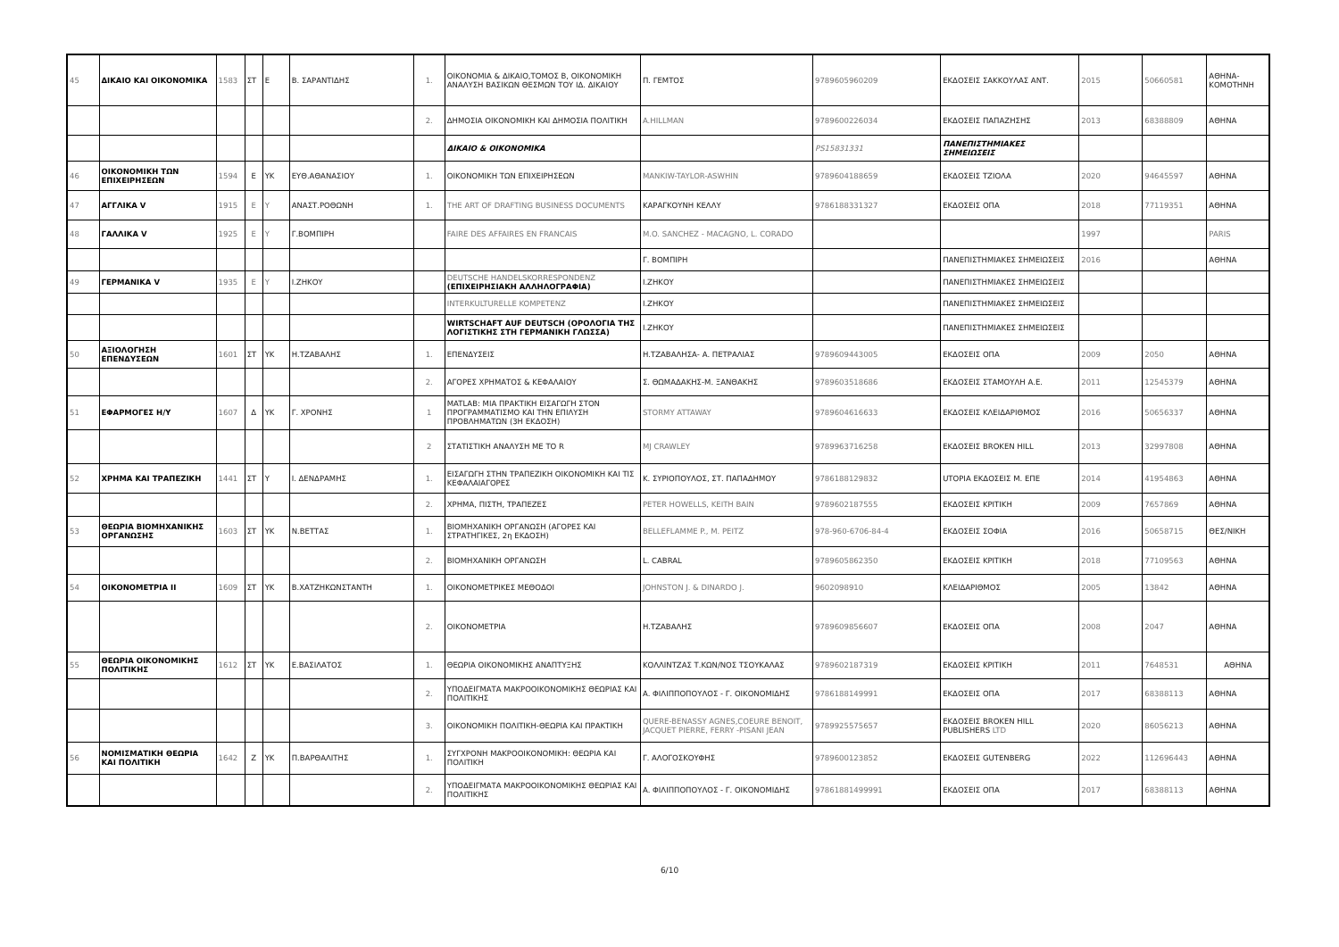| 45 | ΔΙΚΑΙΟ ΚΑΙ ΟΙΚΟΝΟΜΙΚΑ | 1583 | ΣΤ | Ε | Β. ΣΑΡΑΝΤΙΔΗΣ | 1. | ΟΙΚΟΝΟΜΙΑ & ΔΙΚΑΙΟ,ΤΟΜΟΣ Β, ΟΙΚΟΝΟΜΙΚΗ ΑΝΑΛΥΣΗ ΒΑΣΙΚΩΝ ΘΕΣΜΩΝ ΤΟΥ ΙΔ. ΔΙΚΑΙΟΥ | Π. ΓΕΜΤΟΣ | 9789605960209 | ΕΚΔΟΣΕΙΣ ΣΑΚΚΟΥΛΑΣ ΑΝΤ. | 2015 | 50660581 | ΑΘΗΝΑ-ΚΟΜΟΤΗΝΗ |
| | | | | | | 2. | ΔΗΜΟΣΙΑ ΟΙΚΟΝΟΜΙΚΗ ΚΑΙ ΔΗΜΟΣΙΑ ΠΟΛΙΤΙΚΗ | A.HILLMAN | 9789600226034 | ΕΚΔΟΣΕΙΣ ΠΑΠΑΖΗΣΗΣ | 2013 | 68388809 | ΑΘΗΝΑ |
| | | | | | | | ΔΙΚΑΙΟ & ΟΙΚΟΝΟΜΙΚΑ | | PS15831331 | ΠΑΝΕΠΙΣΤΗΜΙΑΚΕΣ ΣΗΜΕΙΩΣΕΙΣ | | | |
| 46 | ΟΙΚΟΝΟΜΙΚΗ ΤΩΝ ΕΠΙΧΕΙΡΗΣΕΩΝ | 1594 | Ε | ΥΚ | ΕΥΘ.ΑΘΑΝΑΣΙΟΥ | 1. | ΟΙΚΟΝΟΜΙΚΗ ΤΩΝ ΕΠΙΧΕΙΡΗΣΕΩΝ | MANKIW-TAYLOR-ASWHIN | 9789604188659 | ΕΚΔΟΣΕΙΣ ΤΖΙΟΛΑ | 2020 | 94645597 | ΑΘΗΝΑ |
| 47 | ΑΓΓΛΙΚΑ V | 1915 | Ε | Υ | ΑΝΑΣΤ.ΡΟΘΩΝΗ | 1. | THE ART OF DRAFTING BUSINESS DOCUMENTS | ΚΑΡΑΓΚΟΥΝΗ ΚΕΛΛΥ | 9786188331327 | ΕΚΔΟΣΕΙΣ ΟΠΑ | 2018 | 77119351 | ΑΘΗΝΑ |
| 48 | ΓΑΛΛΙΚΑ V | 1925 | Ε | Υ | Γ.ΒΟΜΠΙΡΗ | | FAIRE DES AFFAIRES EN FRANCAIS | M.O. SANCHEZ - MACAGNO, L. CORADO | | | 1997 | | PARIS |
| | | | | | | | | Γ. ΒΟΜΠΙΡΗ | | ΠΑΝΕΠΙΣΤΗΜΙΑΚΕΣ ΣΗΜΕΙΩΣΕΙΣ | 2016 | | ΑΘΗΝΑ |
| 49 | ΓΕΡΜΑΝΙΚΑ V | 1935 | Ε | Υ | Ι.ΖΗΚΟΥ | | DEUTSCHE HANDELSKORRESPONDENZ (ΕΠΙΧΕΙΡΗΣΙΑΚΗ ΑΛΛΗΛΟΓΡΑΦΙΑ) | Ι.ΖΗΚΟΥ | | ΠΑΝΕΠΙΣΤΗΜΙΑΚΕΣ ΣΗΜΕΙΩΣΕΙΣ | | | |
| | | | | | | | INTERKULTURELLE KOMPETENZ | Ι.ΖΗΚΟΥ | | ΠΑΝΕΠΙΣΤΗΜΙΑΚΕΣ ΣΗΜΕΙΩΣΕΙΣ | | | |
| | | | | | | | WIRTSCHAFT AUF DEUTSCH (ΟΡΟΛΟΓΙΑ ΤΗΣ ΛΟΓΙΣΤΙΚΗΣ ΣΤΗ ΓΕΡΜΑΝΙΚΗ ΓΛΩΣΣΑ) | Ι.ΖΗΚΟΥ | | ΠΑΝΕΠΙΣΤΗΜΙΑΚΕΣ ΣΗΜΕΙΩΣΕΙΣ | | | |
| 50 | ΑΞΙΟΛΟΓΗΣΗ ΕΠΕΝΔΥΣΕΩΝ | 1601 | ΣΤ | ΥΚ | Η.ΤΖΑΒΑΛΗΣ | 1. | ΕΠΕΝΔΥΣΕΙΣ | Η.ΤΖΑΒΑΛΗΣΑ- Α. ΠΕΤΡΑΛΙΑΣ | 9789609443005 | ΕΚΔΟΣΕΙΣ ΟΠΑ | 2009 | 2050 | ΑΘΗΝΑ |
| | | | | | | 2. | ΑΓΟΡΕΣ ΧΡΗΜΑΤΟΣ & ΚΕΦΑΛΑΙΟΥ | Σ. ΘΩΜΑΔΑΚΗΣ-Μ. ΞΑΝΘΑΚΗΣ | 9789603518686 | ΕΚΔΟΣΕΙΣ ΣΤΑΜΟΥΛΗ Α.Ε. | 2011 | 12545379 | ΑΘΗΝΑ |
| 51 | ΕΦΑΡΜΟΓΕΣ Η/Υ | 1607 | Δ | ΥΚ | Γ. ΧΡΟΝΗΣ | 1 | MATLAB: ΜΙΑ ΠΡΑΚΤΙΚΗ ΕΙΣΑΓΩΓΗ ΣΤΟΝ ΠΡΟΓΡΑΜΜΑΤΙΣΜΟ ΚΑΙ ΤΗΝ ΕΠΙΛΥΣΗ ΠΡΟΒΛΗΜΑΤΩΝ (3Η ΕΚΔΟΣΗ) | STORMY ATTAWAY | 9789604616633 | ΕΚΔΟΣΕΙΣ ΚΛΕΙΔΑΡΙΘΜΟΣ | 2016 | 50656337 | ΑΘΗΝΑ |
| | | | | | | 2 | ΣΤΑΤΙΣΤΙΚΗ ΑΝΑΛΥΣΗ ΜΕ ΤΟ R | MJ CRAWLEY | 9789963716258 | ΕΚΔΟΣΕΙΣ BROKEN HILL | 2013 | 32997808 | ΑΘΗΝΑ |
| 52 | ΧΡΗΜΑ ΚΑΙ ΤΡΑΠΕΖΙΚΗ | 1441 | ΣΤ | Υ | Ι. ΔΕΝΔΡΑΜΗΣ | 1. | ΕΙΣΑΓΩΓΗ ΣΤΗΝ ΤΡΑΠΕΖΙΚΗ ΟΙΚΟΝΟΜΙΚΗ ΚΑΙ ΤΙΣ ΚΕΦΑΛΑΙΑΓΟΡΕΣ | Κ. ΣΥΡΙΟΠΟΥΛΟΣ, ΣΤ. ΠΑΠΑΔΗΜΟΥ | 9786188129832 | UTOPIA ΕΚΔΟΣΕΙΣ Μ. ΕΠΕ | 2014 | 41954863 | ΑΘΗΝΑ |
| | | | | | | 2. | ΧΡΗΜΑ, ΠΙΣΤΗ, ΤΡΑΠΕΖΕΣ | PETER HOWELLS, KEITH BAIN | 9789602187555 | ΕΚΔΟΣΕΙΣ ΚΡΙΤΙΚΗ | 2009 | 7657869 | ΑΘΗΝΑ |
| 53 | ΘΕΩΡΙΑ ΒΙΟΜΗΧΑΝΙΚΗΣ ΟΡΓΑΝΩΣΗΣ | 1603 | ΣΤ | ΥΚ | Ν.ΒΕΤΤΑΣ | 1. | ΒΙΟΜΗΧΑΝΙΚΗ ΟΡΓΑΝΩΣΗ (ΑΓΟΡΕΣ ΚΑΙ ΣΤΡΑΤΗΓΙΚΕΣ, 2η ΕΚΔΟΣΗ) | BELLEFLAMME P., M. PEITZ | 978-960-6706-84-4 | ΕΚΔΟΣΕΙΣ ΣΟΦΙΑ | 2016 | 50658715 | ΘΕΣ/ΝΙΚΗ |
| | | | | | | 2. | ΒΙΟΜΗΧΑΝΙΚΗ ΟΡΓΑΝΩΣΗ | L. CABRAL | 9789605862350 | ΕΚΔΟΣΕΙΣ ΚΡΙΤΙΚΗ | 2018 | 77109563 | ΑΘΗΝΑ |
| 54 | ΟΙΚΟΝΟΜΕΤΡΙΑ ΙΙ | 1609 | ΣΤ | ΥΚ | Β.ΧΑΤΖΗΚΩΝΣΤΑΝΤΗ | 1. | ΟΙΚΟΝΟΜΕΤΡΙΚΕΣ ΜΕΘΟΔΟΙ | JOHNSTON J. & DINARDO J. | 9602098910 | ΚΛΕΙΔΑΡΙΘΜΟΣ | 2005 | 13842 | ΑΘΗΝΑ |
| | | | | | | 2. | ΟΙΚΟΝΟΜΕΤΡΙΑ | Η.ΤΖΑΒΑΛΗΣ | 9789609856607 | ΕΚΔΟΣΕΙΣ ΟΠΑ | 2008 | 2047 | ΑΘΗΝΑ |
| 55 | ΘΕΩΡΙΑ ΟΙΚΟΝΟΜΙΚΗΣ ΠΟΛΙΤΙΚΗΣ | 1612 | ΣΤ | ΥΚ | Ε.ΒΑΣΙΛΑΤΟΣ | 1. | ΘΕΩΡΙΑ ΟΙΚΟΝΟΜΙΚΗΣ ΑΝΑΠΤΥΞΗΣ | ΚΟΛΛΙΝΤΖΑΣ Τ.ΚΩΝ/ΝΟΣ ΤΣΟΥΚΑΛΑΣ | 9789602187319 | ΕΚΔΟΣΕΙΣ ΚΡΙΤΙΚΗ | 2011 | 7648531 | ΑΘΗΝΑ |
| | | | | | | 2. | ΥΠΟΔΕΙΓΜΑΤΑ ΜΑΚΡΟΟΙΚΟΝΟΜΙΚΗΣ ΘΕΩΡΙΑΣ ΚΑΙ ΠΟΛΙΤΙΚΗΣ | Α. ΦΙΛΙΠΠΟΠΟΥΛΟΣ - Γ. ΟΙΚΟΝΟΜΙΔΗΣ | 9786188149991 | ΕΚΔΟΣΕΙΣ ΟΠΑ | 2017 | 68388113 | ΑΘΗΝΑ |
| | | | | | | 3. | ΟΙΚΟΝΟΜΙΚΗ ΠΟΛΙΤΙΚΗ-ΘΕΩΡΙΑ ΚΑΙ ΠΡΑΚΤΙΚΗ | QUERE-BENASSY AGNES,COEURE BENOIT, JACQUET PIERRE, FERRY -PISANI JEAN | 9789925575657 | ΕΚΔΟΣΕΙΣ BROKEN HILL PUBLISHERS LTD | 2020 | 86056213 | ΑΘΗΝΑ |
| 56 | ΝΟΜΙΣΜΑΤΙΚΗ ΘΕΩΡΙΑ ΚΑΙ ΠΟΛΙΤΙΚΗ | 1642 | Ζ | ΥΚ | Π.ΒΑΡΘΑΛΙΤΗΣ | 1. | ΣΥΓΧΡΟΝΗ ΜΑΚΡΟΟΙΚΟΝΟΜΙΚΗ: ΘΕΩΡΙΑ ΚΑΙ ΠΟΛΙΤΙΚΗ | Γ. ΑΛΟΓΟΣΚΟΥΦΗΣ | 9789600123852 | ΕΚΔΟΣΕΙΣ GUTENBERG | 2022 | 112696443 | ΑΘΗΝΑ |
| | | | | | | 2. | ΥΠΟΔΕΙΓΜΑΤΑ ΜΑΚΡΟΟΙΚΟΝΟΜΙΚΗΣ ΘΕΩΡΙΑΣ ΚΑΙ ΠΟΛΙΤΙΚΗΣ | Α. ΦΙΛΙΠΠΟΠΟΥΛΟΣ - Γ. ΟΙΚΟΝΟΜΙΔΗΣ | 97861881499991 | ΕΚΔΟΣΕΙΣ ΟΠΑ | 2017 | 68388113 | ΑΘΗΝΑ |
6/10